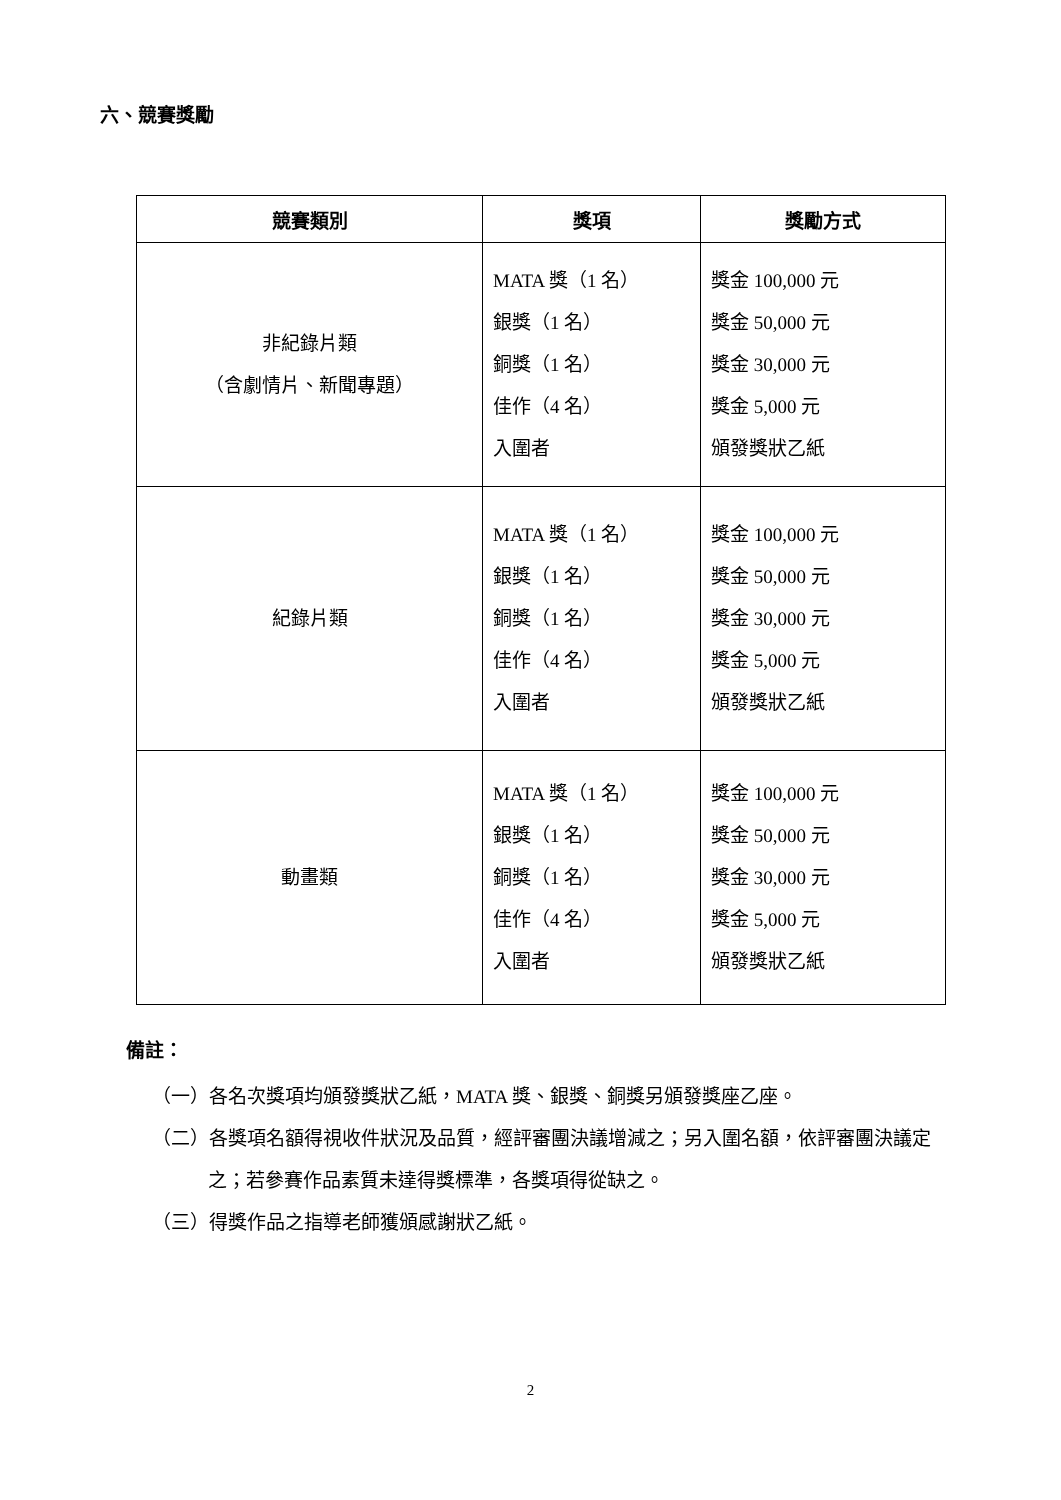六、競賽獎勵
| 競賽類別 | 獎項 | 獎勵方式 |
| --- | --- | --- |
| 非紀錄片類 （含劇情片、新聞專題） | MATA 獎（1 名） 銀獎（1 名） 銅獎（1 名） 佳作（4 名） 入圍者 | 獎金 100,000 元 獎金 50,000 元 獎金 30,000 元 獎金 5,000 元 頒發獎狀乙紙 |
| 紀錄片類 | MATA 獎（1 名） 銀獎（1 名） 銅獎（1 名） 佳作（4 名） 入圍者 | 獎金 100,000 元 獎金 50,000 元 獎金 30,000 元 獎金 5,000 元 頒發獎狀乙紙 |
| 動畫類 | MATA 獎（1 名） 銀獎（1 名） 銅獎（1 名） 佳作（4 名） 入圍者 | 獎金 100,000 元 獎金 50,000 元 獎金 30,000 元 獎金 5,000 元 頒發獎狀乙紙 |
備註：
（一）各名次獎項均頒發獎狀乙紙，MATA 獎、銀獎、銅獎另頒發獎座乙座。
（二）各獎項名額得視收件狀況及品質，經評審團決議增減之；另入圍名額，依評審團決議定之；若參賽作品素質未達得獎標準，各獎項得從缺之。
（三）得獎作品之指導老師獲頒感謝狀乙紙。
2